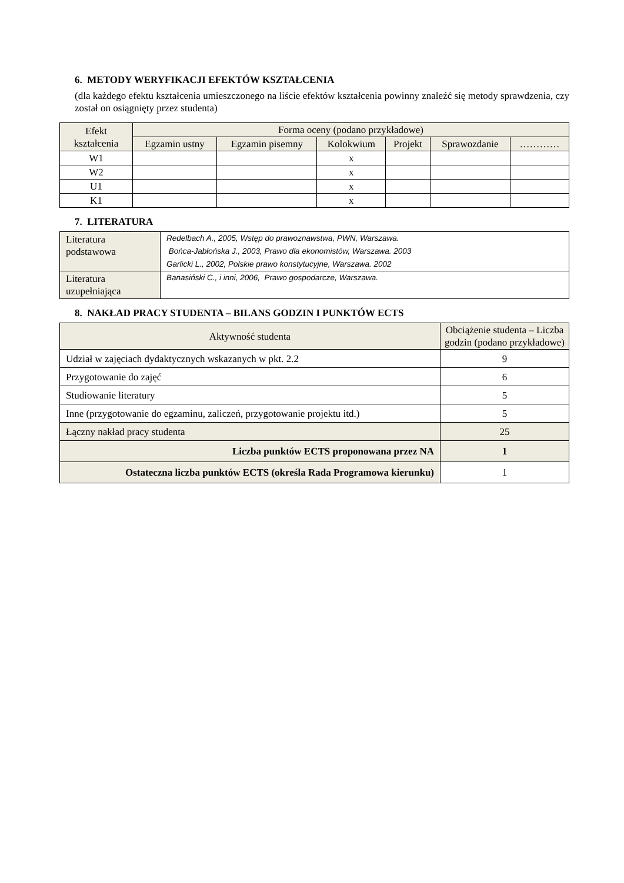6. METODY WERYFIKACJI EFEKTÓW KSZTAŁCENIA
(dla każdego efektu kształcenia umieszczonego na liście efektów kształcenia powinny znaleźć się metody sprawdzenia, czy został on osiągnięty przez studenta)
| Efekt kształcenia | Forma oceny (podano przykładowe) | | | | | |
| --- | --- | --- | --- | --- | --- | --- |
| | Egzamin ustny | Egzamin pisemny | Kolokwium | Projekt | Sprawozdanie | ………… |
| W1 | | | x | | | |
| W2 | | | x | | | |
| U1 | | | x | | | |
| K1 | | | x | | | |
7. LITERATURA
| Literatura podstawowa | Redelbach A., 2005, Wstęp do prawoznawstwa, PWN, Warszawa. Bońca-Jabłońska J., 2003, Prawo dla ekonomistów, Warszawa. 2003 Garlicki L., 2002, Polskie prawo konstytucyjne, Warszawa. 2002 |
| Literatura uzupełniająca | Banasiński C., i inni, 2006, Prawo gospodarcze, Warszawa. |
8. NAKŁAD PRACY STUDENTA – BILANS GODZIN I PUNKTÓW ECTS
| Aktywność studenta | Obciążenie studenta – Liczba godzin (podano przykładowe) |
| --- | --- |
| Udział w zajęciach dydaktycznych wskazanych w pkt. 2.2 | 9 |
| Przygotowanie do zajęć | 6 |
| Studiowanie literatury | 5 |
| Inne (przygotowanie do egzaminu, zaliczeń, przygotowanie projektu itd.) | 5 |
| Łączny nakład pracy studenta | 25 |
| Liczba punktów ECTS proponowana przez NA | 1 |
| Ostateczna liczba punktów ECTS (określa Rada Programowa kierunku) | 1 |